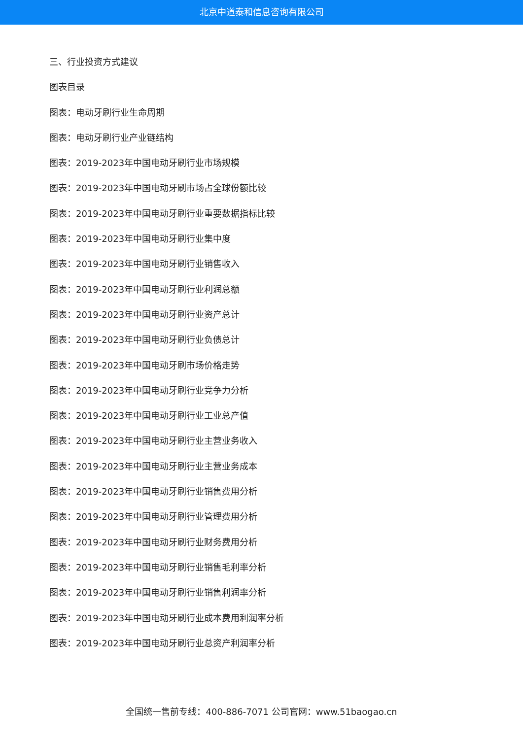北京中道泰和信息咨询有限公司
三、行业投资方式建议
图表目录
图表：电动牙刷行业生命周期
图表：电动牙刷行业产业链结构
图表：2019-2023年中国电动牙刷行业市场规模
图表：2019-2023年中国电动牙刷市场占全球份额比较
图表：2019-2023年中国电动牙刷行业重要数据指标比较
图表：2019-2023年中国电动牙刷行业集中度
图表：2019-2023年中国电动牙刷行业销售收入
图表：2019-2023年中国电动牙刷行业利润总额
图表：2019-2023年中国电动牙刷行业资产总计
图表：2019-2023年中国电动牙刷行业负债总计
图表：2019-2023年中国电动牙刷市场价格走势
图表：2019-2023年中国电动牙刷行业竞争力分析
图表：2019-2023年中国电动牙刷行业工业总产值
图表：2019-2023年中国电动牙刷行业主营业务收入
图表：2019-2023年中国电动牙刷行业主营业务成本
图表：2019-2023年中国电动牙刷行业销售费用分析
图表：2019-2023年中国电动牙刷行业管理费用分析
图表：2019-2023年中国电动牙刷行业财务费用分析
图表：2019-2023年中国电动牙刷行业销售毛利率分析
图表：2019-2023年中国电动牙刷行业销售利润率分析
图表：2019-2023年中国电动牙刷行业成本费用利润率分析
图表：2019-2023年中国电动牙刷行业总资产利润率分析
全国统一售前专线：400-886-7071 公司官网：www.51baogao.cn